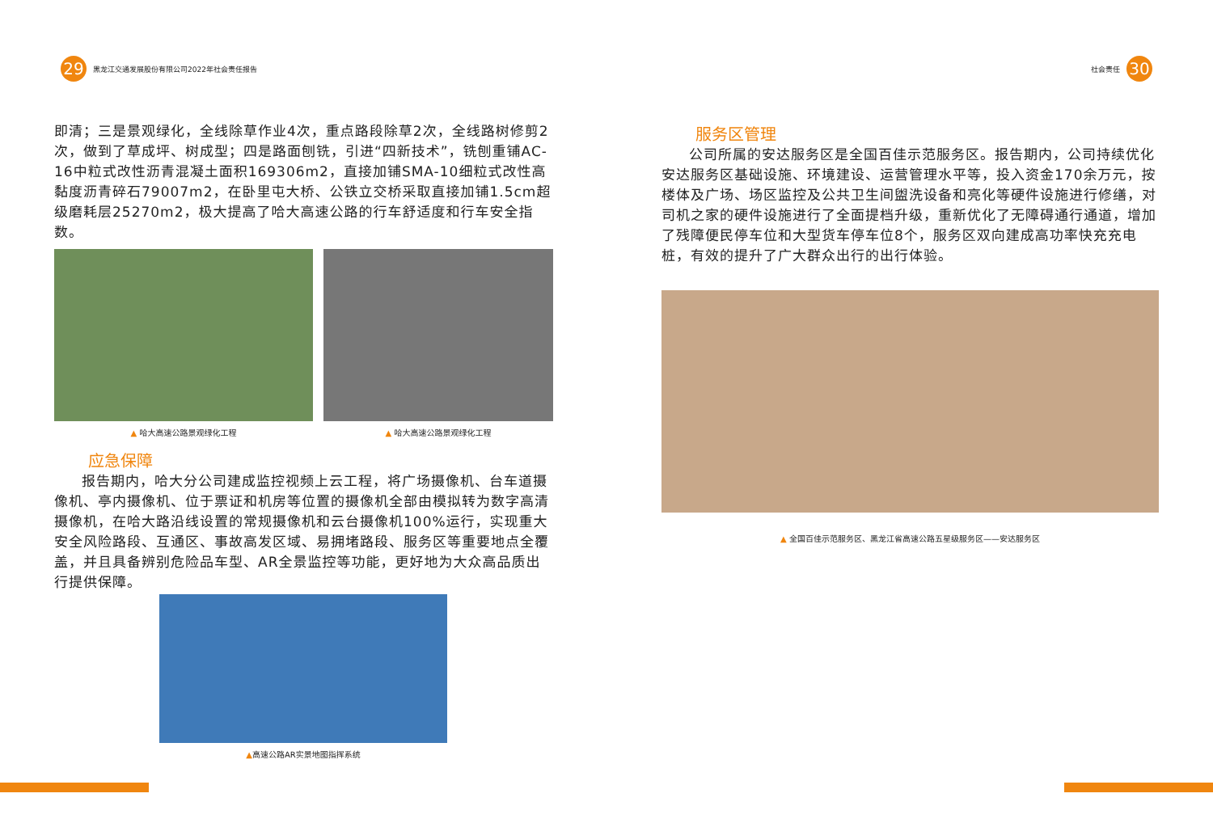29
黑龙江交通发展股份有限公司2022年社会责任报告
即清；三是景观绿化，全线除草作业4次，重点路段除草2次，全线路树修剪2次，做到了草成坪、树成型；四是路面刨铣，引进“四新技术”，铣刨重铺AC-16中粒式改性沥青混凝土面积169306m2，直接加铺SMA-10细粒式改性高黏度沥青碎石79007m2，在卧里屯大桥、公铁立交桥采取直接加铺1.5cm超级磨耗层25270m2，极大提高了哈大高速公路的行车舒适度和行车安全指数。
▲ 哈大高速公路景观绿化工程 ▲ 哈大高速公路景观绿化工程
应急保障
报告期内，哈大分公司建成监控视频上云工程，将广场摄像机、台车道摄像机、亭内摄像机、位于票证和机房等位置的摄像机全部由模拟转为数字高清摄像机，在哈大路沿线设置的常规摄像机和云台摄像机100%运行，实现重大安全风险路段、互通区、事故高发区域、易拥堵路段、服务区等重要地点全覆盖，并且具备辨别危险品车型、AR全景监控等功能，更好地为大众高品质出行提供保障。
▲高速公路AR实景地图指挥系统
社会责任
30
服务区管理
公司所属的安达服务区是全国百佳示范服务区。报告期内，公司持续优化安达服务区基础设施、环境建设、运营管理水平等，投入资金170余万元，按楼体及广场、场区监控及公共卫生间盥洗设备和亮化等硬件设施进行修缮，对司机之家的硬件设施进行了全面提档升级，重新优化了无障碍通行通道，增加了残障便民停车位和大型货车停车位8个，服务区双向建成高功率快充充电桩，有效的提升了广大群众出行的出行体验。
▲ 全国百佳示范服务区、黑龙江省高速公路五星级服务区——安达服务区